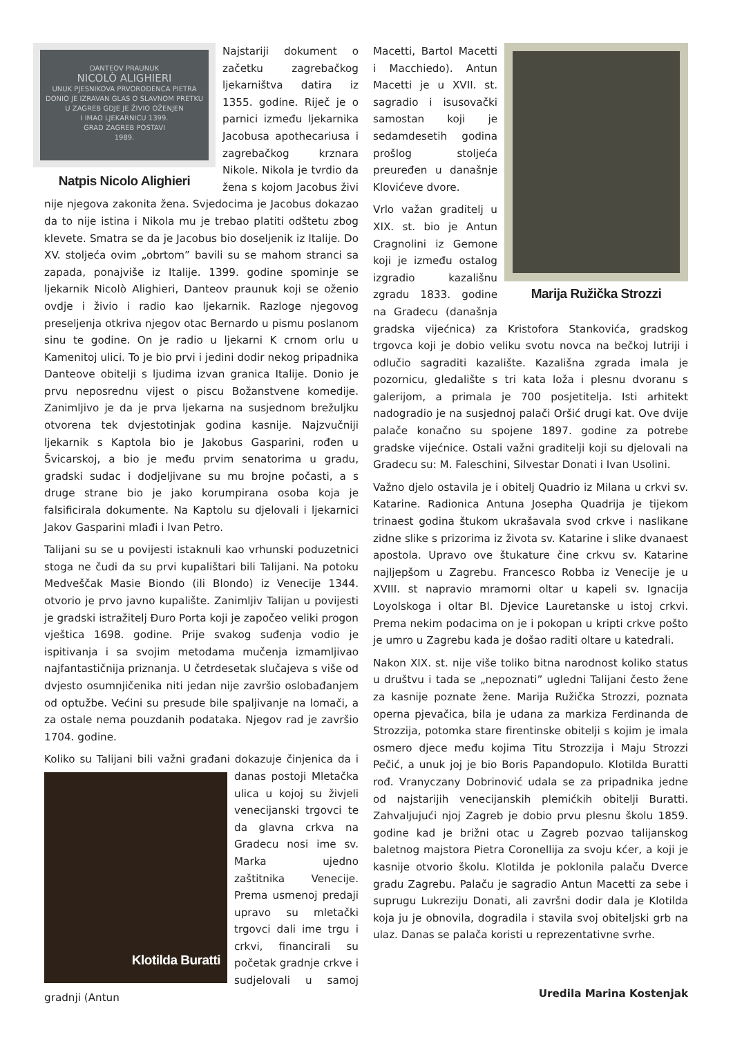DANTEOV PRAUNUK
NICOLÒ ALIGHIERI
UNUK PJESNIKOVA PRVOROĐENCA PIETRA
DONIO JE IZRAVAN GLAS O SLAVNOM PRETKU
U ZAGREB GDJE JE ŽIVIO OŽENJEN
I IMAO LJEKARNICU 1399.
GRAD ZAGREB POSTAVI
1989.
Natpis Nicolo Alighieri
Najstariji dokument o začetku zagrebačkog ljekarništva datira iz 1355. godine. Riječ je o parnici između ljekarnika Jacobusa apothecariusa i zagrebačkog krznara Nikole. Nikola je tvrdio da žena s kojom Jacobus živi nije njegova zakonita žena. Svjedocima je Jacobus dokazao da to nije istina i Nikola mu je trebao platiti odštetu zbog klevete. Smatra se da je Jacobus bio doseljenik iz Italije. Do XV. stoljeća ovim „obrtom” bavili su se mahom stranci sa zapada, ponajviše iz Italije. 1399. godine spominje se ljekarnik Nicolò Alighieri, Danteov praunuk koji se oženio ovdje i živio i radio kao ljekarnik. Razloge njegovog preseljenja otkriva njegov otac Bernardo u pismu poslanom sinu te godine. On je radio u ljekarni K crnom orlu u Kamenitoj ulici. To je bio prvi i jedini dodir nekog pripadnika Danteove obitelji s ljudima izvan granica Italije. Donio je prvu neposrednu vijest o piscu Božanstvene komedije. Zanimljivo je da je prva ljekarna na susjednom brežuljku otvorena tek dvjestotinjak godina kasnije. Najzvučniji ljekarnik s Kaptola bio je Jakobus Gasparini, rođen u Švicarskoj, a bio je među prvim senatorima u gradu, gradski sudac i dodjeljivane su mu brojne počasti, a s druge strane bio je jako korumpirana osoba koja je falsificirala dokumente. Na Kaptolu su djelovali i ljekarnici Jakov Gasparini mlađi i Ivan Petro.
Talijani su se u povijesti istaknuli kao vrhunski poduzetnici stoga ne čudi da su prvi kupalištari bili Talijani. Na potoku Medveščak Masie Biondo (ili Blondo) iz Venecije 1344. otvorio je prvo javno kupalište. Zanimljiv Talijan u povijesti je gradski istražitelj Đuro Porta koji je započeo veliki progon vještica 1698. godine. Prije svakog suđenja vodio je ispitivanja i sa svojim metodama mučenja izmamljivao najfantastičnija priznanja. U četrdesetak slučajeva s više od dvjesto osumnjičenika niti jedan nije završio oslobađanjem od optužbe. Većini su presude bile spaljivanje na lomači, a za ostale nema pouzdanih podataka. Njegov rad je završio 1704. godine.
Koliko su Talijani bili važni građani dokazuje činjenica da i Klotilda Buratti danas postoji Mletačka ulica u kojoj su živjeli venecijanski trgovci te da glavna crkva na Gradecu nosi ime sv. Marka ujedno zaštitnika Venecije. Prema usmenoj predaji upravo su mletački trgovci dali ime trgu i crkvi, financirali su početak gradnje crkve i sudjelovali u samoj gradnji (Antun
Marija Ružička Strozzi
Macetti, Bartol Macetti i Macchiedo). Antun Macetti je u XVII. st. sagradio i isusovački samostan koji je sedamdesetih godina prošlog stoljeća preuređen u današnje Klovićeve dvore.
Vrlo važan graditelj u XIX. st. bio je Antun Cragnolini iz Gemone koji je između ostalog izgradio kazališnu zgradu 1833. godine na Gradecu (današnja gradska vijećnica) za Kristofora Stankovića, gradskog trgovca koji je dobio veliku svotu novca na bečkoj lutriji i odlučio sagraditi kazalište. Kazališna zgrada imala je pozornicu, gledalište s tri kata loža i plesnu dvoranu s galerijom, a primala je 700 posjetitelja. Isti arhitekt nadogradio je na susjednoj palači Oršić drugi kat. Ove dvije palače konačno su spojene 1897. godine za potrebe gradske vijećnice. Ostali važni graditelji koji su djelovali na Gradecu su: M. Faleschini, Silvestar Donati i Ivan Usolini.
Važno djelo ostavila je i obitelj Quadrio iz Milana u crkvi sv. Katarine. Radionica Antuna Josepha Quadrija je tijekom trinaest godina štukom ukrašavala svod crkve i naslikane zidne slike s prizorima iz života sv. Katarine i slike dvanaest apostola. Upravo ove štukature čine crkvu sv. Katarine najljepšom u Zagrebu. Francesco Robba iz Venecije je u XVIII. st napravio mramorni oltar u kapeli sv. Ignacija Loyolskoga i oltar Bl. Djevice Lauretanske u istoj crkvi. Prema nekim podacima on je i pokopan u kripti crkve pošto je umro u Zagrebu kada je došao raditi oltare u katedrali.
Nakon XIX. st. nije više toliko bitna narodnost koliko status u društvu i tada se „nepoznati” ugledni Talijani često žene za kasnije poznate žene. Marija Ružička Strozzi, poznata operna pjevačica, bila je udana za markiza Ferdinanda de Strozzija, potomka stare firentinske obitelji s kojim je imala osmero djece među kojima Titu Strozzija i Maju Strozzi Pečić, a unuk joj je bio Boris Papandopulo. Klotilda Buratti rođ. Vranyczany Dobrinović udala se za pripadnika jedne od najstarijih venecijanskih plemićkih obitelji Buratti. Zahvaljujući njoj Zagreb je dobio prvu plesnu školu 1859. godine kad je brižni otac u Zagreb pozvao talijanskog baletnog majstora Pietra Coronellija za svoju kćer, a koji je kasnije otvorio školu. Klotilda je poklonila palaču Dverce gradu Zagrebu. Palaču je sagradio Antun Macetti za sebe i suprugu Lukreziju Donati, ali završni dodir dala je Klotilda koja ju je obnovila, dogradila i stavila svoj obiteljski grb na ulaz. Danas se palača koristi u reprezentativne svrhe.
Uredila Marina Kostenjak